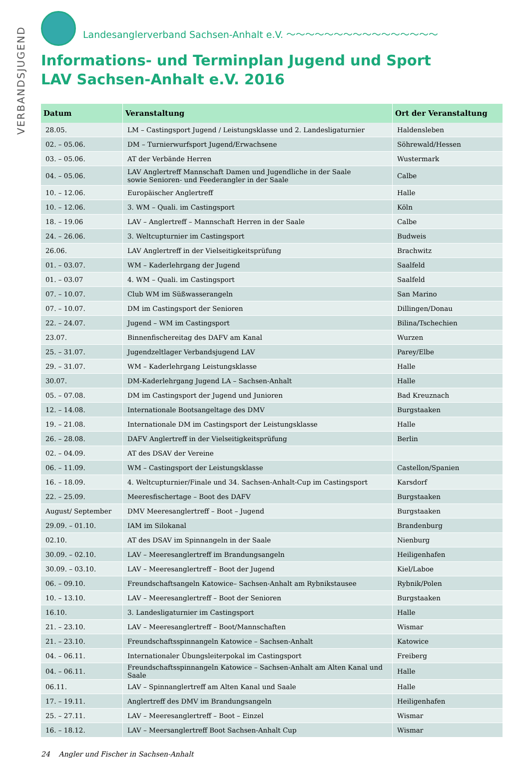VERBANDSJUGEND
Landesanglerverband Sachsen-Anhalt e.V. ～～～～～～～～～～～～～～～～
Informations- und Terminplan Jugend und Sport
LAV Sachsen-Anhalt e.V. 2016
| Datum | Veranstaltung | Ort der Veranstaltung |
| --- | --- | --- |
| 28.05. | LM – Castingsport Jugend / Leistungsklasse und 2. Landesligaturnier | Haldensleben |
| 02. – 05.06. | DM – Turnierwurfsport Jugend/Erwachsene | Söhrewald/Hessen |
| 03. – 05.06. | AT der Verbände Herren | Wustermark |
| 04. – 05.06. | LAV Anglertreff Mannschaft Damen und Jugendliche in der Saale sowie Senioren- und Feederangler in der Saale | Calbe |
| 10. – 12.06. | Europäischer Anglertreff | Halle |
| 10. – 12.06. | 3. WM – Quali. im Castingsport | Köln |
| 18. – 19.06 | LAV – Anglertreff – Mannschaft Herren in der Saale | Calbe |
| 24. – 26.06. | 3. Weltcupturnier im Castingsport | Budweis |
| 26.06. | LAV Anglertreff in der Vielseitigkeitsprüfung | Brachwitz |
| 01. – 03.07. | WM – Kaderlehrgang der Jugend | Saalfeld |
| 01. – 03.07 | 4. WM – Quali. im Castingsport | Saalfeld |
| 07. – 10.07. | Club WM im Süßwasserangeln | San Marino |
| 07. – 10.07. | DM im Castingsport der Senioren | Dillingen/Donau |
| 22. – 24.07. | Jugend – WM im Castingsport | Bilina/Tschechien |
| 23.07. | Binnenfischereitag des DAFV am Kanal | Wurzen |
| 25. – 31.07. | Jugendzeltlager Verbandsjugend LAV | Parey/Elbe |
| 29. – 31.07. | WM – Kaderlehrgang Leistungsklasse | Halle |
| 30.07. | DM-Kaderlehrgang Jugend LA – Sachsen-Anhalt | Halle |
| 05. – 07.08. | DM im Castingsport der Jugend und Junioren | Bad Kreuznach |
| 12. – 14.08. | Internationale Bootsangeltage des DMV | Burgstaaken |
| 19. – 21.08. | Internationale DM im Castingsport der Leistungsklasse | Halle |
| 26. – 28.08. | DAFV Anglertreff in der Vielseitigkeitsprüfung | Berlin |
| 02. – 04.09. | AT des DSAV der Vereine | |
| 06. – 11.09. | WM – Castingsport der Leistungsklasse | Castellon/Spanien |
| 16. – 18.09. | 4. Weltcupturnier/Finale und 34. Sachsen-Anhalt-Cup im Castingsport | Karsdorf |
| 22. – 25.09. | Meeresfischertage – Boot des DAFV | Burgstaaken |
| August/ September | DMV Meeresanglertreff – Boot – Jugend | Burgstaaken |
| 29.09. – 01.10. | IAM im Silokanal | Brandenburg |
| 02.10. | AT des DSAV im Spinnangeln in der Saale | Nienburg |
| 30.09. – 02.10. | LAV – Meeresanglertreff im Brandungsangeln | Heiligenhafen |
| 30.09. – 03.10. | LAV – Meeresanglertreff – Boot der Jugend | Kiel/Laboe |
| 06. – 09.10. | Freundschaftsangeln Katowice– Sachsen-Anhalt am Rybnikstausee | Rybnik/Polen |
| 10. – 13.10. | LAV – Meeresanglertreff – Boot der Senioren | Burgstaaken |
| 16.10. | 3. Landesligaturnier im Castingsport | Halle |
| 21. – 23.10. | LAV – Meeresanglertreff – Boot/Mannschaften | Wismar |
| 21. – 23.10. | Freundschaftsspinnangeln Katowice – Sachsen-Anhalt | Katowice |
| 04. – 06.11. | Internationaler Übungsleiterpokal im Castingsport | Freiberg |
| 04. – 06.11. | Freundschaftsspinnangeln Katowice – Sachsen-Anhalt am Alten Kanal und Saale | Halle |
| 06.11. | LAV – Spinnanglertreff am Alten Kanal und Saale | Halle |
| 17. – 19.11. | Anglertreff des DMV im Brandungsangeln | Heiligenhafen |
| 25. – 27.11. | LAV – Meeresanglertreff – Boot – Einzel | Wismar |
| 16. – 18.12. | LAV – Meersanglertreff Boot Sachsen-Anhalt Cup | Wismar |
24 Angler und Fischer in Sachsen-Anhalt